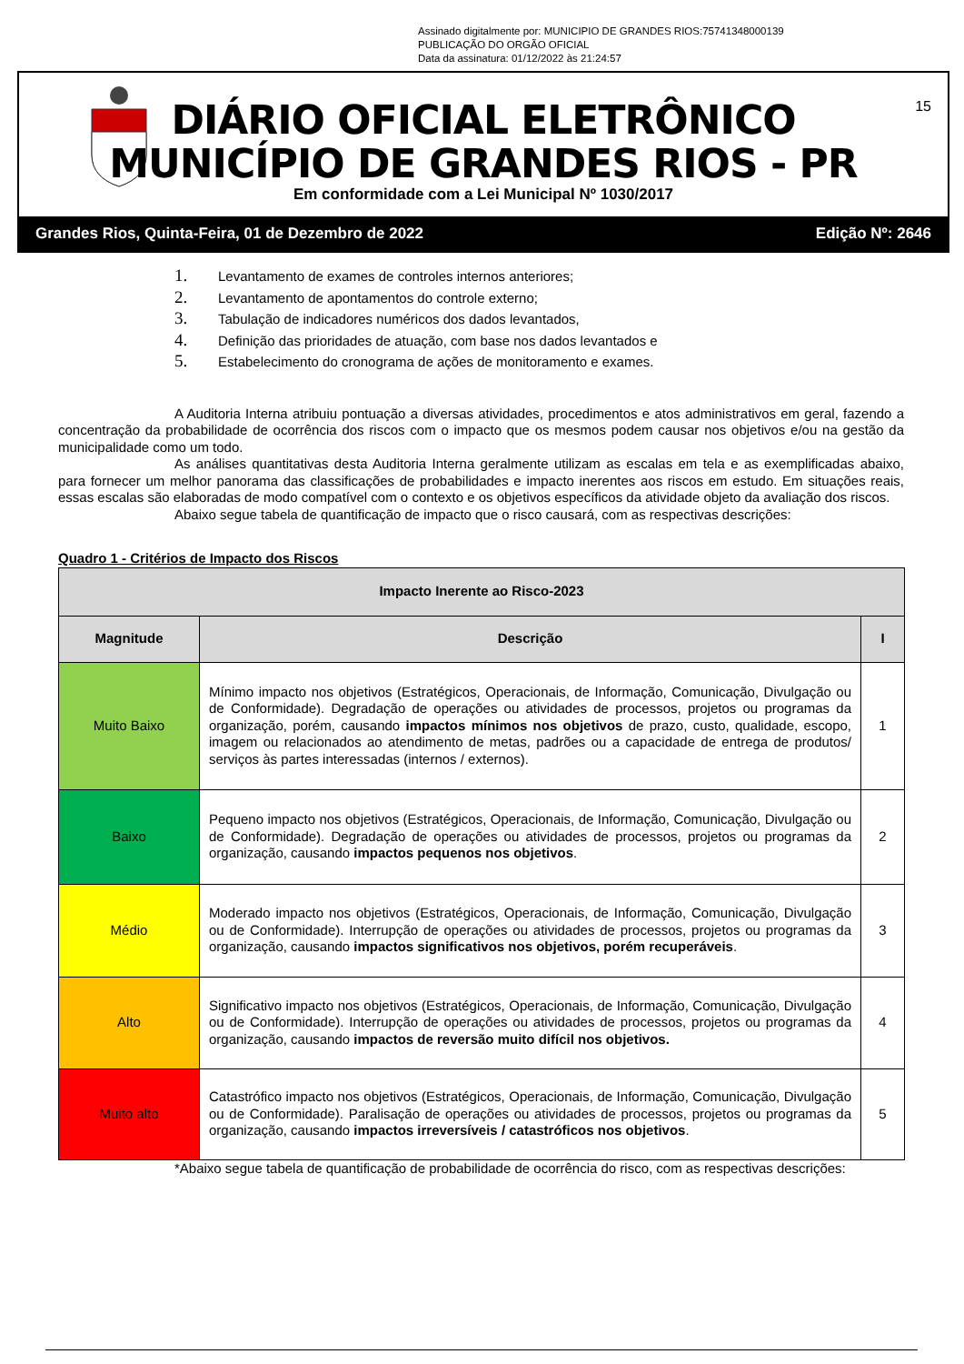Assinado digitalmente por: MUNICIPIO DE GRANDES RIOS:75741348000139
PUBLICAÇÃO DO ORGÃO OFICIAL
Data da assinatura: 01/12/2022 às 21:24:57
DIÁRIO OFICIAL ELETRÔNICO
MUNICÍPIO DE GRANDES RIOS - PR
15
Em conformidade com a Lei Municipal Nº 1030/2017
Grandes Rios, Quinta-Feira, 01 de Dezembro de 2022 Edição Nº: 2646
1. Levantamento de exames de controles internos anteriores;
2. Levantamento de apontamentos do controle externo;
3. Tabulação de indicadores numéricos dos dados levantados,
4. Definição das prioridades de atuação, com base nos dados levantados e
5. Estabelecimento do cronograma de ações de monitoramento e exames.
A Auditoria Interna atribuiu pontuação a diversas atividades, procedimentos e atos administrativos em geral, fazendo a concentração da probabilidade de ocorrência dos riscos com o impacto que os mesmos podem causar nos objetivos e/ou na gestão da municipalidade como um todo.
As análises quantitativas desta Auditoria Interna geralmente utilizam as escalas em tela e as exemplificadas abaixo, para fornecer um melhor panorama das classificações de probabilidades e impacto inerentes aos riscos em estudo. Em situações reais, essas escalas são elaboradas de modo compatível com o contexto e os objetivos específicos da atividade objeto da avaliação dos riscos.
Abaixo segue tabela de quantificação de impacto que o risco causará, com as respectivas descrições:
Quadro 1 - Critérios de Impacto dos Riscos
| Impacto Inerente ao Risco-2023 | | |
| --- | --- | --- |
| Magnitude | Descrição | I |
| Muito Baixo | Mínimo impacto nos objetivos (Estratégicos, Operacionais, de Informação, Comunicação, Divulgação ou de Conformidade). Degradação de operações ou atividades de processos, projetos ou programas da organização, porém, causando impactos mínimos nos objetivos de prazo, custo, qualidade, escopo, imagem ou relacionados ao atendimento de metas, padrões ou a capacidade de entrega de produtos/ serviços às partes interessadas (internos / externos). | 1 |
| Baixo | Pequeno impacto nos objetivos (Estratégicos, Operacionais, de Informação, Comunicação, Divulgação ou de Conformidade). Degradação de operações ou atividades de processos, projetos ou programas da organização, causando impactos pequenos nos objetivos . | 2 |
| Médio | Moderado impacto nos objetivos (Estratégicos, Operacionais, de Informação, Comunicação, Divulgação ou de Conformidade). Interrupção de operações ou atividades de processos, projetos ou programas da organização, causando impactos significativos nos objetivos, porém recuperáveis . | 3 |
| Alto | Significativo impacto nos objetivos (Estratégicos, Operacionais, de Informação, Comunicação, Divulgação ou de Conformidade). Interrupção de operações ou atividades de processos, projetos ou programas da organização, causando impactos de reversão muito difícil nos objetivos. | 4 |
| Muito alto | Catastrófico impacto nos objetivos (Estratégicos, Operacionais, de Informação, Comunicação, Divulgação ou de Conformidade). Paralisação de operações ou atividades de processos, projetos ou programas da organização, causando impactos irreversíveis / catastróficos nos objetivos . | 5 |
*Abaixo segue tabela de quantificação de probabilidade de ocorrência do risco, com as respectivas descrições: